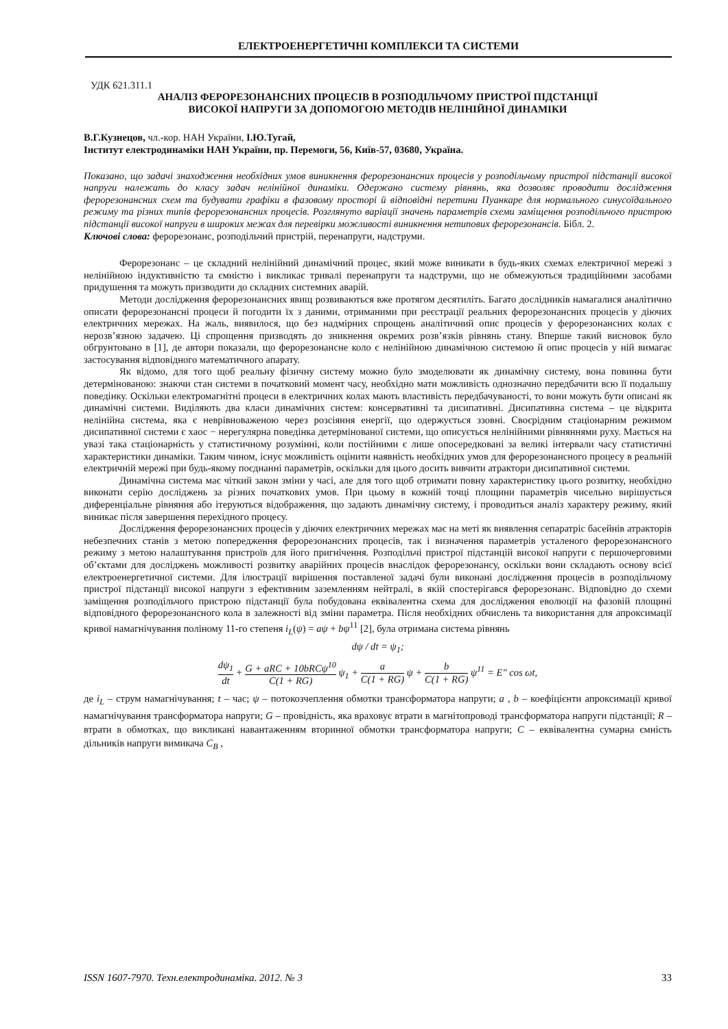ЕЛЕКТРОЕНЕРГЕТИЧНІ КОМПЛЕКСИ ТА СИСТЕМИ
УДК 621.311.1
АНАЛІЗ ФЕРОРЕЗОНАНСНИХ ПРОЦЕСІВ В РОЗПОДІЛЬЧОМУ ПРИСТРОЇ ПІДСТАНЦІЇ
ВИСОКОЇ НАПРУГИ ЗА ДОПОМОГОЮ МЕТОДІВ НЕЛІНІЙНОЇ ДИНАМІКИ
В.Г.Кузнецов, чл.-кор. НАН України, І.Ю.Тугай,
Інститут електродинаміки НАН України, пр. Перемоги, 56, Київ-57, 03680, Україна.
Показано, що задачі знаходження необхідних умов виникнення ферорезонансних процесів у розподільчому пристрої підстанції високої напруги належать до класу задач нелінійної динаміки. Одержано систему рівнянь, яка дозволяє проводити дослідження ферорезонансних схем та будувати графіки в фазовому просторі й відповідні перетини Пуанкаре для нормального синусоїдального режиму та різних типів ферорезонансних процесів. Розглянуто варіації значень параметрів схеми заміщення розподільчого пристрою підстанції високої напруги в широких межах для перевірки можливості виникнення нетипових ферорезонансів. Бібл. 2.
Ключові слова: ферорезонанс, розподільчий пристрій, перенапруги, надструми.
Ферорезонанс – це складний нелінійний динамічний процес, який може виникати в будь-яких схемах електричної мережі з нелінійною індуктивністю та ємністю і викликає тривалі перенапруги та надструми, що не обмежуються традиційними засобами придушення та можуть призводити до складних системних аварій.
Методи дослідження ферорезонансних явищ розвиваються вже протягом десятиліть. Багато дослідників намагалися аналітично описати ферорезонансні процеси й погодити їх з даними, отриманими при реєстрації реальних ферорезонансних процесів у діючих електричних мережах. На жаль, виявилося, що без надмірних спрощень аналітичний опис процесів у ферорезонансних колах є нерозв’язною задачею. Ці спрощення призводять до зникнення окремих розв’язків рівнянь стану. Вперше такий висновок було обгрунтовано в [1], де автори показали, що ферорезонансне коло є нелінійною динамічною системою й опис процесів у ній вимагає застосування відповідного математичного апарату.
Як відомо, для того щоб реальну фізичну систему можно було змоделювати як динамічну систему, вона повинна бути детермінованою: знаючи стан системи в початковий момент часу, необхідно мати можливість однозначно передбачити всю її подальшу поведінку. Оскільки електромагнітні процеси в електричних колах мають властивість передбачуваності, то вони можуть бути описані як динамічні системи. Виділяють два класи динамічних систем: консервативні та дисипативні. Дисипативна система – це відкрита нелінійна система, яка є неврівноваженою через розсіяння енергії, що одержується ззовні. Своєрідним стаціонарним режимом дисипативної системи є хаос − нерегулярна поведінка детермінованої системи, що описується нелінійними рівняннями руху. Мається на увазі така стаціонарність у статистичному розумінні, коли постійними є лише опосередковані за великі інтервали часу статистичні характеристики динаміки. Таким чином, існує можливість оцінити наявність необхідних умов для ферорезонансного процесу в реальній електричній мережі при будь-якому поєднанні параметрів, оскільки для цього досить вивчити атрактори дисипативної системи.
Динамічна система має чіткий закон зміни у часі, але для того щоб отримати повну характеристику цього розвитку, необхідно виконати серію досліджень за різних початкових умов. При цьому в кожній точці площини параметрів чисельно вирішується диференціальне рівняння або ітеруються відображення, що задають динамічну систему, і проводиться аналіз характеру режиму, який виникає після завершення перехідного процесу.
Дослідження ферорезонансних процесів у діючих електричних мережах має на меті як виявлення сепаратріс басейнів атракторів небезпечних станів з метою попередження ферорезонансних процесів, так і визначення параметрів усталеного ферорезонансного режиму з метою налаштування пристроїв для його пригнічення. Розподільчі пристрої підстанцій високої напруги є першочерговими об’єктами для досліджень можливості розвитку аварійних процесів внаслідок ферорезонансу, оскільки вони складають основу всієї електроенергетичної системи. Для ілюстрації вирішення поставленої задачі були виконані дослідження процесів в розподільчому пристрої підстанції високої напруги з ефективним заземленням нейтралі, в якій спостерігався ферорезонанс. Відповідно до схеми заміщення розподільчого пристрою підстанції була побудована еквівалентна схема для дослідження еволюції на фазовій площині відповідного ферорезонансного кола в залежності від зміни параметра. Після необхідних обчислень та використання для апроксимації кривої намагнічування поліному 11-го степеня i<sub>L</sub>(ψ) = aψ + bψ<sup>11</sup> [2], була отримана система рівнянь
dψ / dt = ψ<sub>1</sub>;
dψ<sub>1</sub> dt + G + aRC + 10bRCψ<sup>10</sup> C(1 + RG) ψ<sub>1</sub> + a C(1 + RG) ψ + b C(1 + RG) ψ<sup>11</sup> = E″ cos ωt,
де i<sub>L</sub> – струм намагнічування; t – час; ψ – потокозчеплення обмотки трансформатора напруги; a , b – коефіцієнти апроксимації кривої намагнічування трансформатора напруги; G – провідність, яка враховує втрати в магнітопроводі трансформатора напруги підстанції; R – втрати в обмотках, що викликані навантаженням вторинної обмотки трансформатора напруги; C – еквівалентна сумарна ємність дільників напруги вимикача C<sub>B</sub> ,
ISSN 1607-7970. Техн.електродинаміка. 2012. № 3 33